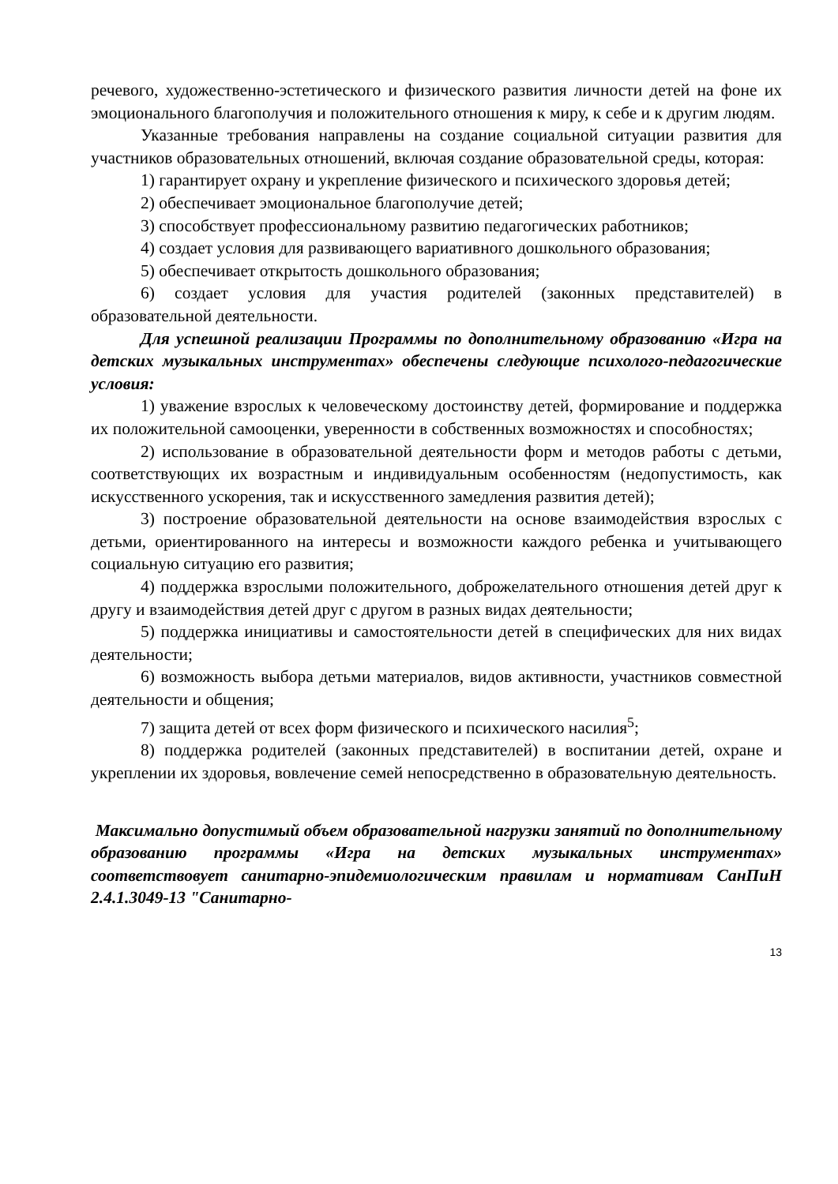речевого, художественно-эстетического и физического развития личности детей на фоне их эмоционального благополучия и положительного отношения к миру, к себе и к другим людям.
Указанные требования направлены на создание социальной ситуации развития для участников образовательных отношений, включая создание образовательной среды, которая:
1) гарантирует охрану и укрепление физического и психического здоровья детей;
2) обеспечивает эмоциональное благополучие детей;
3) способствует профессиональному развитию педагогических работников;
4) создает условия для развивающего вариативного дошкольного образования;
5) обеспечивает открытость дошкольного образования;
6) создает условия для участия родителей (законных представителей) в образовательной деятельности.
Для успешной реализации Программы по дополнительному образованию «Игра на детских музыкальных инструментах» обеспечены следующие психолого-педагогические условия:
1) уважение взрослых к человеческому достоинству детей, формирование и поддержка их положительной самооценки, уверенности в собственных возможностях и способностях;
2) использование в образовательной деятельности форм и методов работы с детьми, соответствующих их возрастным и индивидуальным особенностям (недопустимость, как искусственного ускорения, так и искусственного замедления развития детей);
3) построение образовательной деятельности на основе взаимодействия взрослых с детьми, ориентированного на интересы и возможности каждого ребенка и учитывающего социальную ситуацию его развития;
4) поддержка взрослыми положительного, доброжелательного отношения детей друг к другу и взаимодействия детей друг с другом в разных видах деятельности;
5) поддержка инициативы и самостоятельности детей в специфических для них видах деятельности;
6) возможность выбора детьми материалов, видов активности, участников совместной деятельности и общения;
7) защита детей от всех форм физического и психического насилия<sup>5</sup>;
8) поддержка родителей (законных представителей) в воспитании детей, охране и укреплении их здоровья, вовлечение семей непосредственно в образовательную деятельность.
Максимально допустимый объем образовательной нагрузки занятий по дополнительному образованию программы «Игра на детских музыкальных инструментах» соответствовует санитарно-эпидемиологическим правилам и нормативам СанПиН 2.4.1.3049-13 "Санитарно-
13